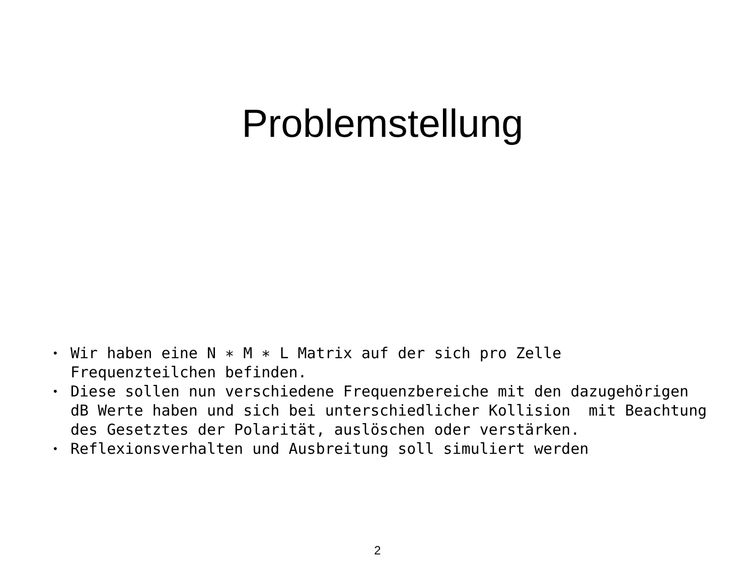Problemstellung
• Wir haben eine N ∗ M ∗ L Matrix auf der sich pro Zelle Frequenzteilchen befinden.
• Diese sollen nun verschiedene Frequenzbereiche mit den dazugehörigen dB Werte haben und sich bei unterschiedlicher Kollision mit Beachtung des Gesetztes der Polarität, auslöschen oder verstärken.
• Reflexionsverhalten und Ausbreitung soll simuliert werden
2